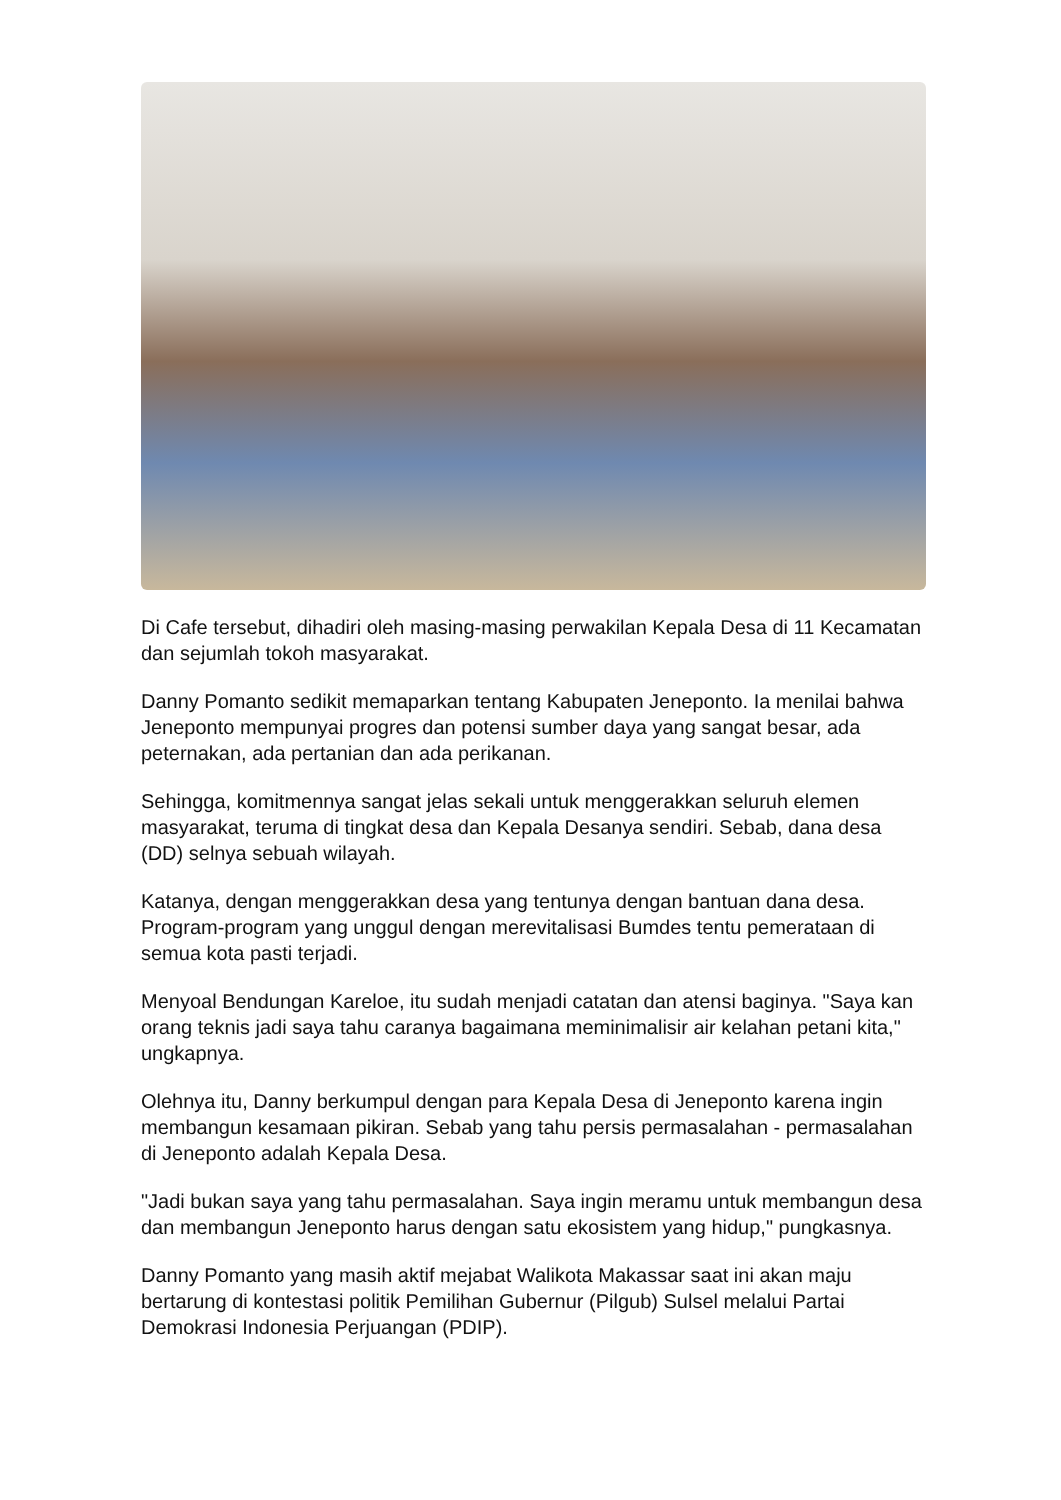Di Cafe tersebut, dihadiri oleh masing-masing perwakilan Kepala Desa di 11 Kecamatan dan sejumlah tokoh masyarakat.
Danny Pomanto sedikit memaparkan tentang Kabupaten Jeneponto. Ia menilai bahwa Jeneponto mempunyai progres dan potensi sumber daya yang sangat besar, ada peternakan, ada pertanian dan ada perikanan.
Sehingga, komitmennya sangat jelas sekali untuk menggerakkan seluruh elemen masyarakat, teruma di tingkat desa dan Kepala Desanya sendiri. Sebab, dana desa (DD) selnya sebuah wilayah.
Katanya, dengan menggerakkan desa yang tentunya dengan bantuan dana desa. Program-program yang unggul dengan merevitalisasi Bumdes tentu pemerataan di semua kota pasti terjadi.
Menyoal Bendungan Kareloe, itu sudah menjadi catatan dan atensi baginya. "Saya kan orang teknis jadi saya tahu caranya bagaimana meminimalisir air kelahan petani kita,"
ungkapnya.
Olehnya itu, Danny berkumpul dengan para Kepala Desa di Jeneponto karena ingin membangun kesamaan pikiran. Sebab yang tahu persis permasalahan - permasalahan di Jeneponto adalah Kepala Desa.
"Jadi bukan saya yang tahu permasalahan. Saya ingin meramu untuk membangun desa dan membangun Jeneponto harus dengan satu ekosistem yang hidup," pungkasnya.
Danny Pomanto yang masih aktif mejabat Walikota Makassar saat ini akan maju bertarung di kontestasi politik Pemilihan Gubernur (Pilgub) Sulsel melalui Partai Demokrasi Indonesia Perjuangan (PDIP).